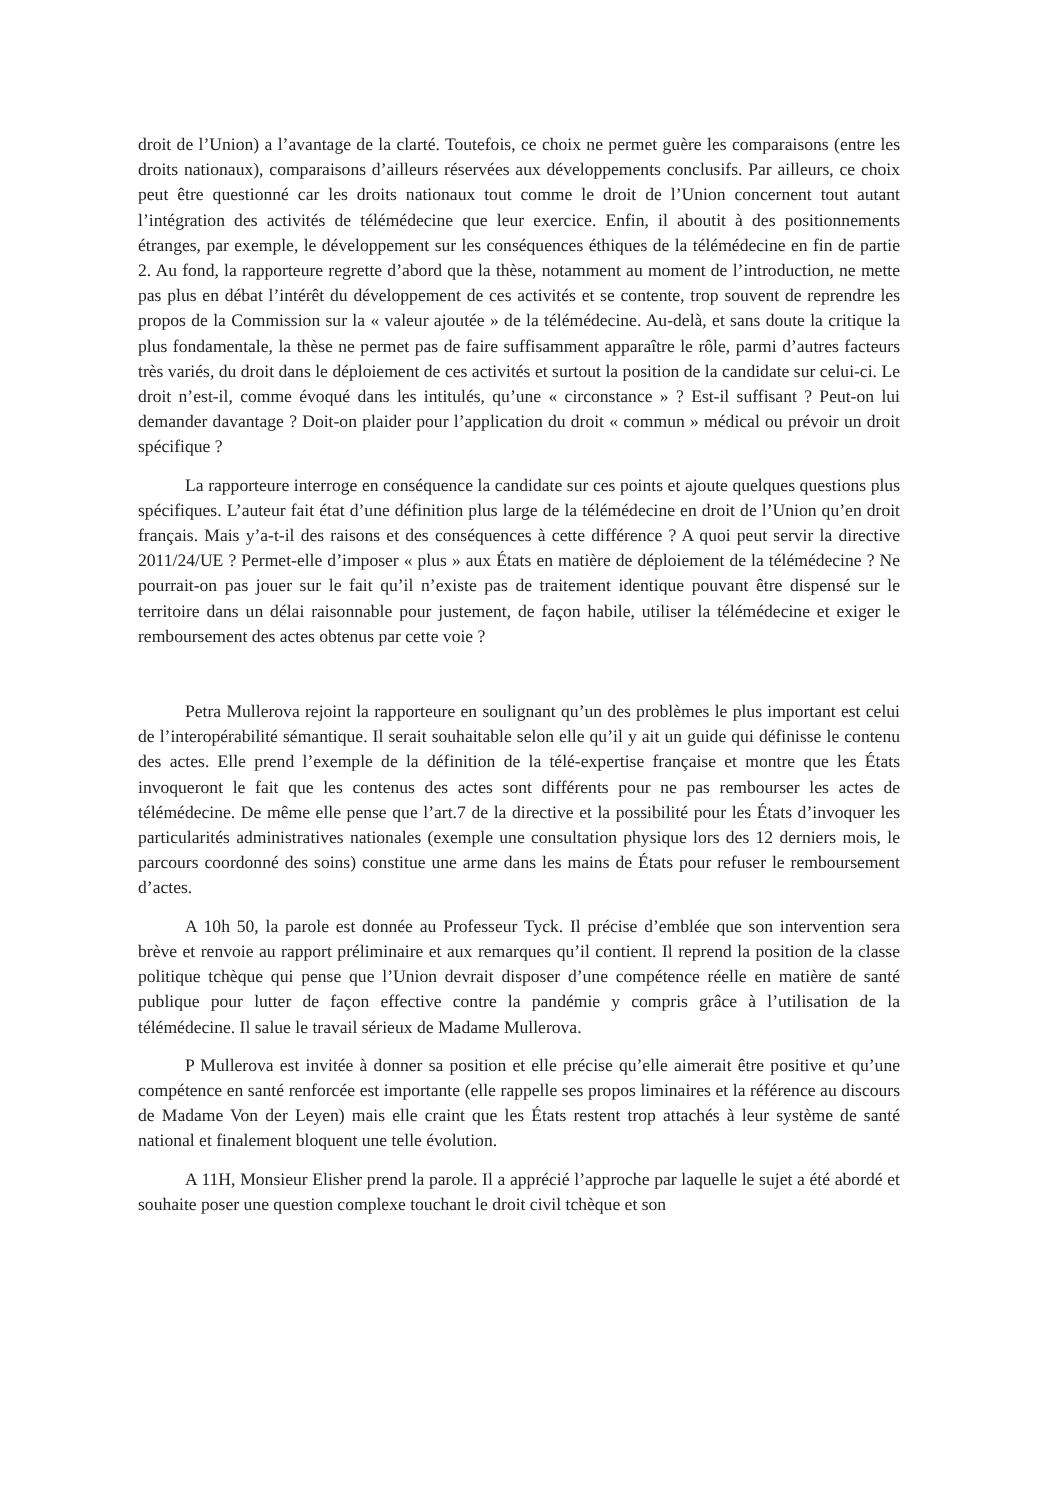droit de l’Union) a l’avantage de la clarté. Toutefois, ce choix ne permet guère les comparaisons (entre les droits nationaux), comparaisons d’ailleurs réservées aux développements conclusifs. Par ailleurs, ce choix peut être questionné car les droits nationaux tout comme le droit de l’Union concernent tout autant l’intégration des activités de télémédecine que leur exercice. Enfin, il aboutit à des positionnements étranges, par exemple, le développement sur les conséquences éthiques de la télémédecine en fin de partie 2. Au fond, la rapporteure regrette d’abord que la thèse, notamment au moment de l’introduction, ne mette pas plus en débat l’intérêt du développement de ces activités et se contente, trop souvent de reprendre les propos de la Commission sur la « valeur ajoutée » de la télémédecine. Au-delà, et sans doute la critique la plus fondamentale, la thèse ne permet pas de faire suffisamment apparaître le rôle, parmi d’autres facteurs très variés, du droit dans le déploiement de ces activités et surtout la position de la candidate sur celui-ci. Le droit n’est-il, comme évoqué dans les intitulés, qu’une « circonstance » ? Est-il suffisant ? Peut-on lui demander davantage ? Doit-on plaider pour l’application du droit « commun » médical ou prévoir un droit spécifique ?
La rapporteure interroge en conséquence la candidate sur ces points et ajoute quelques questions plus spécifiques. L’auteur fait état d’une définition plus large de la télémédecine en droit de l’Union qu’en droit français. Mais y’a-t-il des raisons et des conséquences à cette différence ? A quoi peut servir la directive 2011/24/UE ? Permet-elle d’imposer « plus » aux États en matière de déploiement de la télémédecine ? Ne pourrait-on pas jouer sur le fait qu’il n’existe pas de traitement identique pouvant être dispensé sur le territoire dans un délai raisonnable pour justement, de façon habile, utiliser la télémédecine et exiger le remboursement des actes obtenus par cette voie ?
Petra Mullerova rejoint la rapporteure en soulignant qu’un des problèmes le plus important est celui de l’interopérabilité sémantique. Il serait souhaitable selon elle qu’il y ait un guide qui définisse le contenu des actes. Elle prend l’exemple de la définition de la télé-expertise française et montre que les États invoqueront le fait que les contenus des actes sont différents pour ne pas rembourser les actes de télémédecine. De même elle pense que l’art.7 de la directive et la possibilité pour les États d’invoquer les particularités administratives nationales (exemple une consultation physique lors des 12 derniers mois, le parcours coordonné des soins) constitue une arme dans les mains de États pour refuser le remboursement d’actes.
A 10h 50, la parole est donnée au Professeur Tyck. Il précise d’emblée que son intervention sera brève et renvoie au rapport préliminaire et aux remarques qu’il contient. Il reprend la position de la classe politique tchèque qui pense que l’Union devrait disposer d’une compétence réelle en matière de santé publique pour lutter de façon effective contre la pandémie y compris grâce à l’utilisation de la télémédecine. Il salue le travail sérieux de Madame Mullerova.
P Mullerova est invitée à donner sa position et elle précise qu’elle aimerait être positive et qu’une compétence en santé renforcée est importante (elle rappelle ses propos liminaires et la référence au discours de Madame Von der Leyen) mais elle craint que les États restent trop attachés à leur système de santé national et finalement bloquent une telle évolution.
A 11H, Monsieur Elisher prend la parole. Il a apprécié l’approche par laquelle le sujet a été abordé et souhaite poser une question complexe touchant le droit civil tchèque et son